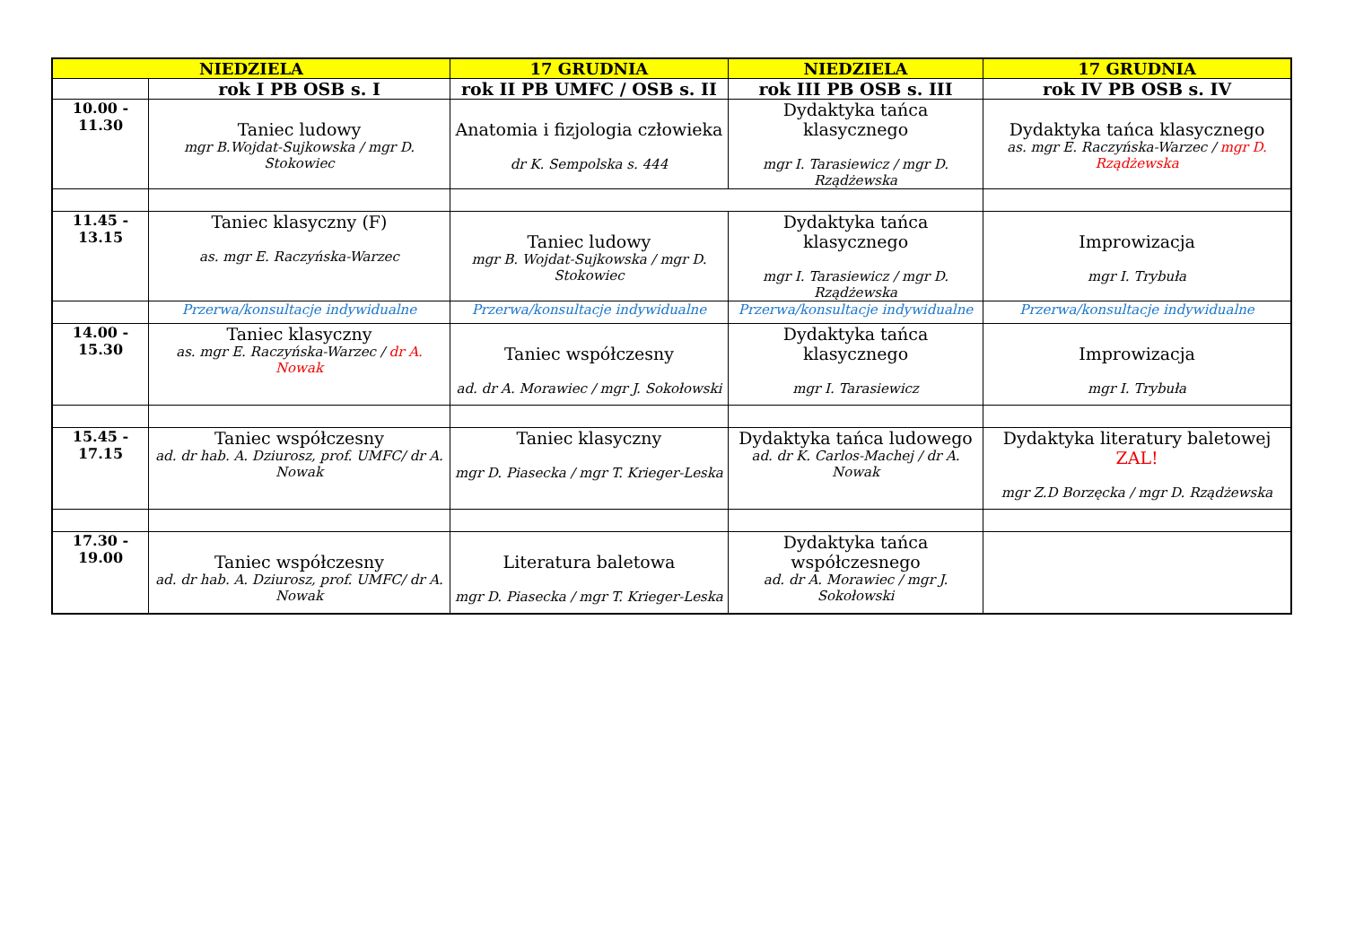| NIEDZIELA | | 17 GRUDNIA | NIEDZIELA | 17 GRUDNIA |
| --- | --- | --- | --- | --- |
| | rok I PB OSB s. I | rok II PB UMFC / OSB s. II | rok III PB OSB s. III | rok IV PB OSB s. IV |
| 10.00 - 11.30 | Taniec ludowy mgr B.Wojdat-Sujkowska / mgr D. Stokowiec | Anatomia i fizjologia człowieka dr K. Sempolska s. 444 | Dydaktyka tańca klasycznego mgr I. Tarasiewicz / mgr D. Rządżewska | Dydaktyka tańca klasycznego as. mgr E. Raczyńska-Warzec / mgr D. Rządżewska |
| 11.45 - 13.15 | Taniec klasyczny (F) as. mgr E. Raczyńska-Warzec | Taniec ludowy mgr B. Wojdat-Sujkowska / mgr D. Stokowiec | Dydaktyka tańca klasycznego mgr I. Tarasiewicz / mgr D. Rządżewska | Improwizacja mgr I. Trybuła |
| | Przerwa/konsultacje indywidualne | Przerwa/konsultacje indywidualne | Przerwa/konsultacje indywidualne | Przerwa/konsultacje indywidualne |
| 14.00 - 15.30 | Taniec klasyczny as. mgr E. Raczyńska-Warzec / dr A. Nowak | Taniec współczesny ad. dr A. Morawiec / mgr J. Sokołowski | Dydaktyka tańca klasycznego mgr I. Tarasiewicz | Improwizacja mgr I. Trybuła |
| 15.45 - 17.15 | Taniec współczesny ad. dr hab. A. Dziurosz, prof. UMFC/ dr A. Nowak | Taniec klasyczny mgr D. Piasecka / mgr T. Krieger-Leska | Dydaktyka tańca ludowego ad. dr K. Carlos-Machej / dr A. Nowak | Dydaktyka literatury baletowej ZAL! mgr Z.D Borzęcka / mgr D. Rządżewska |
| 17.30 - 19.00 | Taniec współczesny ad. dr hab. A. Dziurosz, prof. UMFC/ dr A. Nowak | Literatura baletowa mgr D. Piasecka / mgr T. Krieger-Leska | Dydaktyka tańca współczesnego ad. dr A. Morawiec / mgr J. Sokołowski | |